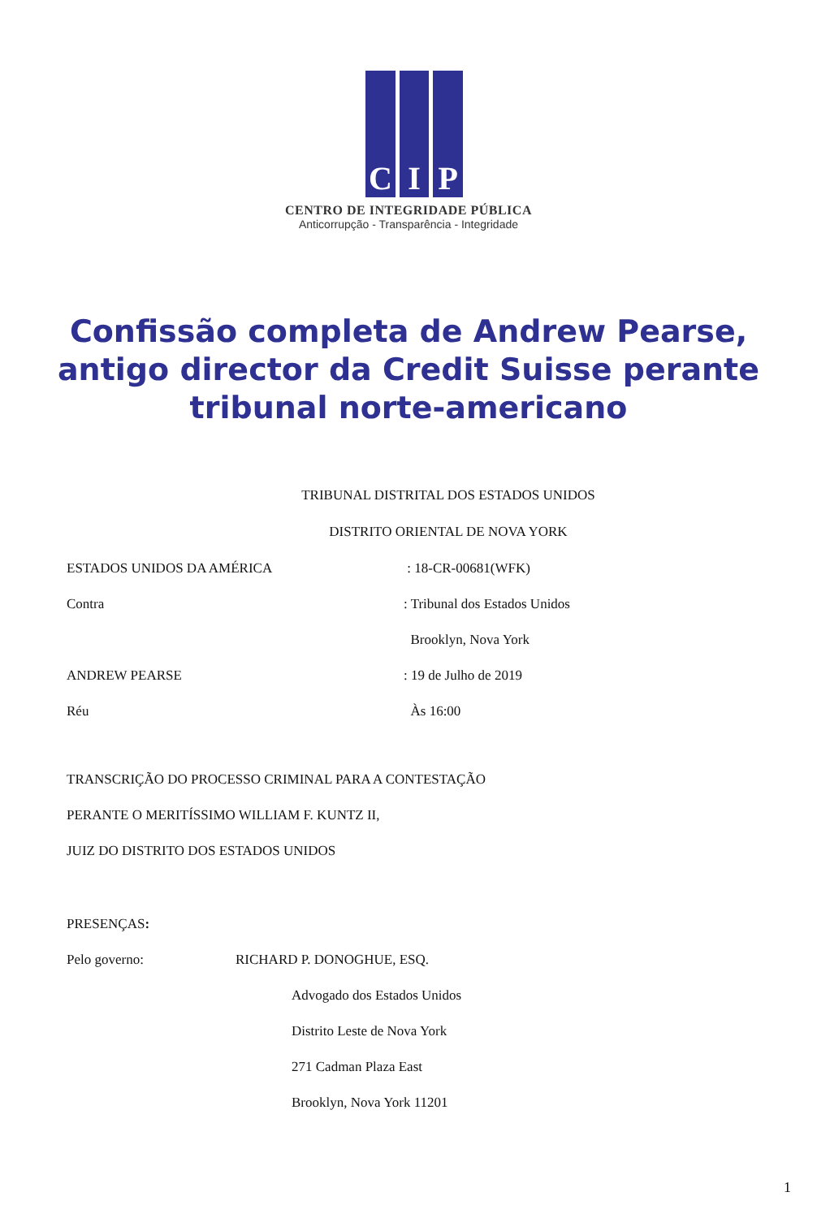C I P
CENTRO DE INTEGRIDADE PÚBLICA
Anticorrupção - Transparência - Integridade
Confissão completa de Andrew Pearse, antigo director da Credit Suisse perante tribunal norte-americano
TRIBUNAL DISTRITAL DOS ESTADOS UNIDOS
DISTRITO ORIENTAL DE NOVA YORK
ESTADOS UNIDOS DA AMÉRICA : 18-CR-00681(WFK)
Contra : Tribunal dos Estados Unidos
Brooklyn, Nova York
ANDREW PEARSE : 19 de Julho de 2019
Réu Às 16:00
TRANSCRIÇÃO DO PROCESSO CRIMINAL PARA A CONTESTAÇÃO
PERANTE O MERITÍSSIMO WILLIAM F. KUNTZ II,
JUIZ DO DISTRITO DOS ESTADOS UNIDOS
PRESENÇAS :
Pelo governo: RICHARD P. DONOGHUE, ESQ.
Advogado dos Estados Unidos
Distrito Leste de Nova York
271 Cadman Plaza East
Brooklyn, Nova York 11201
1